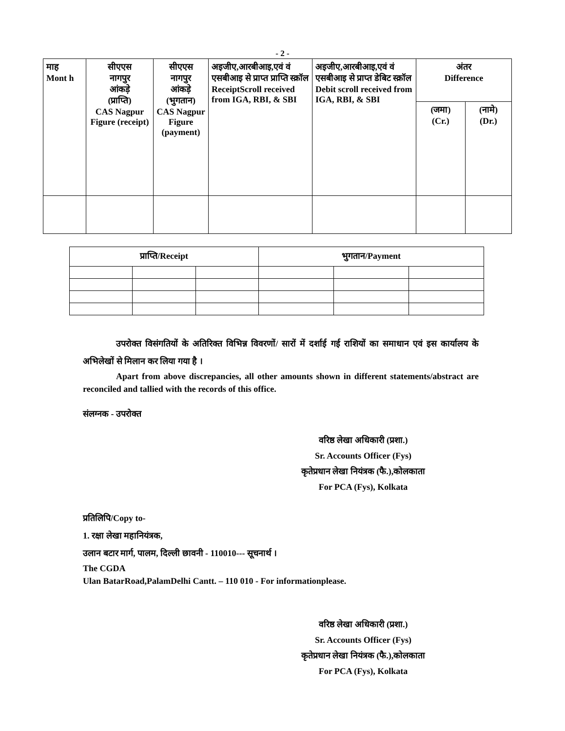- 2 -
| माह Mont h | सीएएस नागपुर आंकड़े (प्राप्ति) CAS Nagpur Figure (receipt) | सीएएस नागपुर आंकड़े (भुगतान) CAS Nagpur Figure (payment) | अइजीए,आरबीआइ,एवं वं एसबीआइ से प्राप्त प्राप्ति स्क्रॉल ReceiptScroll received from IGA, RBI, & SBI | अइजीए,आरबीआइ,एवं वं एसबीआइ से प्राप्त डेबिट स्क्रॉल Debit scroll received from IGA, RBI, & SBI | अंतर Difference | |
| --- | --- | --- | --- | --- | --- | --- |
| | | | | | (जमा) (Cr.) | (नामे) (Dr.) |
| प्राप्ति/Receipt | | | भुगतान/Payment | | |
| --- | --- | --- | --- | --- | --- |
उपरोक्त विसंगतियों के अतिरिक्त विभिन्न विवरणों/ सारों में दर्शाई गई राशियों का समाधान एवं इस कार्यालय के अभिलेखों से मिलान कर लिया गया है ।
Apart from above discrepancies, all other amounts shown in different statements/abstract are reconciled and tallied with the records of this office.
संलग्नक - उपरोक्त
वरिष्ठ लेखा अधिकारी (प्रशा.)
Sr. Accounts Officer (Fys)
कृतेप्रधान लेखा नियंत्रक (फै.),कोलकाता
For PCA (Fys), Kolkata
प्रतिलिपि/Copy to-
1. रक्षा लेखा महानियंत्रक,
उलान बटार मार्ग, पालम, दिल्ली छावनी - 110010--- सूचनार्थ ।
The CGDA
Ulan BatarRoad,PalamDelhi Cantt. – 110 010 - For informationplease.
वरिष्ठ लेखा अधिकारी (प्रशा.)
Sr. Accounts Officer (Fys)
कृतेप्रधान लेखा नियंत्रक (फै.),कोलकाता
For PCA (Fys), Kolkata